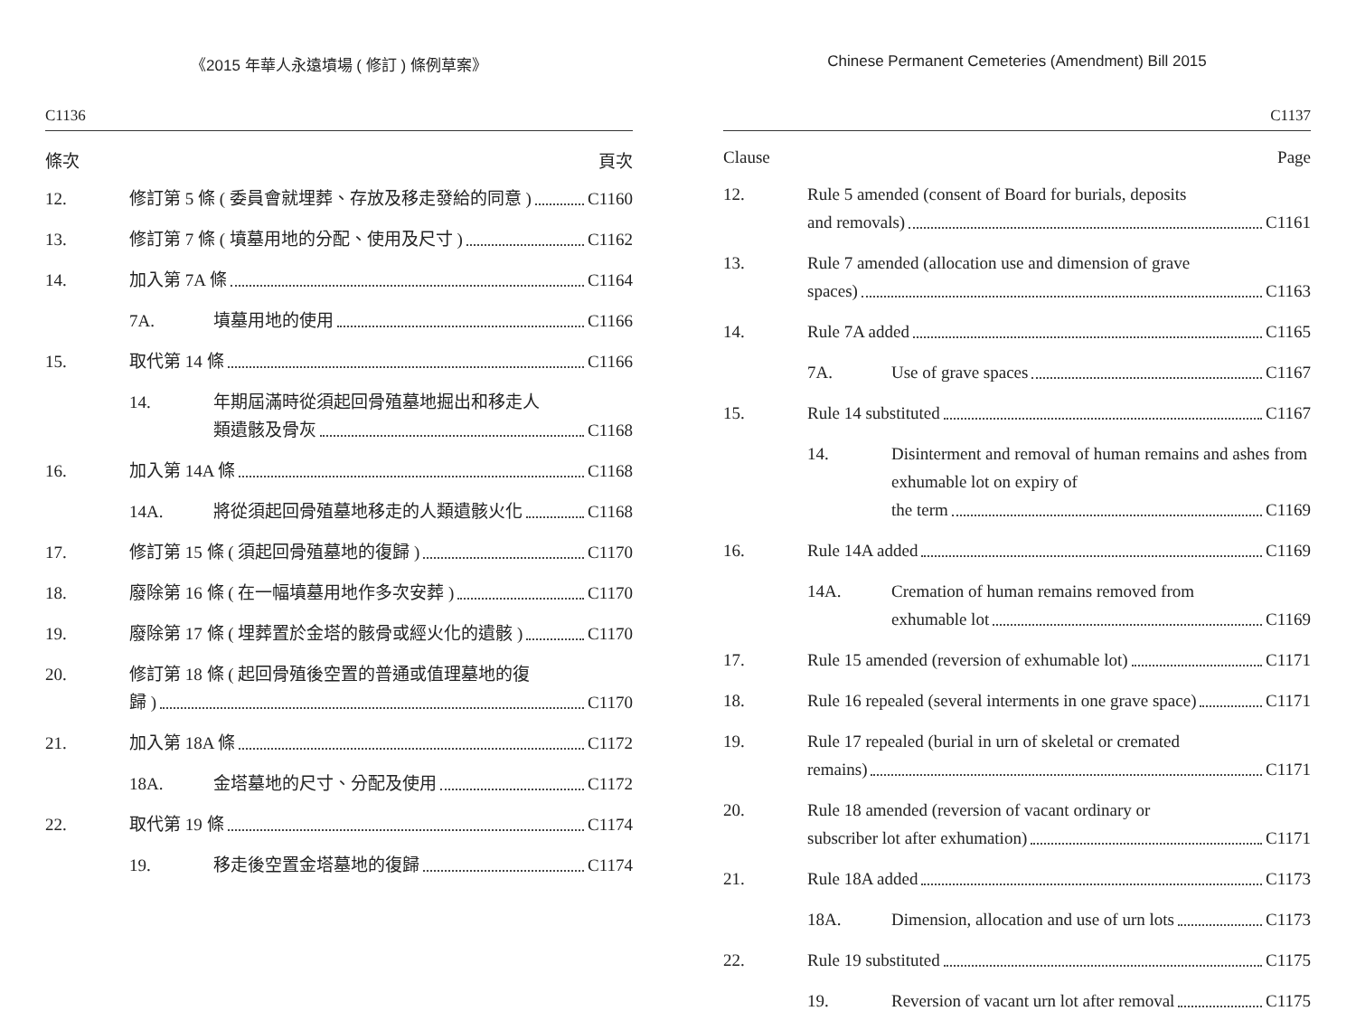《2015 年華人永遠墳場 ( 修訂 ) 條例草案》
C1136
條次 頁次
12. 修訂第 5 條 ( 委員會就埋葬、存放及移走發給的同意 ) C1160
13. 修訂第 7 條 ( 墳墓用地的分配、使用及尺寸 ) C1162
14. 加入第 7A 條 C1164
7A. 墳墓用地的使用 C1166
15. 取代第 14 條 C1166
14. 年期屆滿時從須起回骨殖墓地掘出和移走人
類遺骸及骨灰 C1168
16. 加入第 14A 條 C1168
14A. 將從須起回骨殖墓地移走的人類遺骸火化 C1168
17. 修訂第 15 條 ( 須起回骨殖墓地的復歸 ) C1170
18. 廢除第 16 條 ( 在一幅墳墓用地作多次安葬 ) C1170
19. 廢除第 17 條 ( 埋葬置於金塔的骸骨或經火化的遺骸 ) C1170
20. 修訂第 18 條 ( 起回骨殖後空置的普通或值理墓地的復
歸 ) C1170
21. 加入第 18A 條 C1172
18A. 金塔墓地的尺寸、分配及使用 C1172
22. 取代第 19 條 C1174
19. 移走後空置金塔墓地的復歸 C1174
Chinese Permanent Cemeteries (Amendment) Bill 2015
C1137
Clause Page
12. Rule 5 amended (consent of Board for burials, deposits
and removals) C1161
13. Rule 7 amended (allocation use and dimension of grave
spaces) C1163
14. Rule 7A added C1165
7A. Use of grave spaces C1167
15. Rule 14 substituted C1167
14. Disinterment and removal of human remains and ashes from exhumable lot on expiry of
the term C1169
16. Rule 14A added C1169
14A. Cremation of human remains removed from
exhumable lot C1169
17. Rule 15 amended (reversion of exhumable lot) C1171
18. Rule 16 repealed (several interments in one grave space) C1171
19. Rule 17 repealed (burial in urn of skeletal or cremated
remains) C1171
20. Rule 18 amended (reversion of vacant ordinary or
subscriber lot after exhumation) C1171
21. Rule 18A added C1173
18A. Dimension, allocation and use of urn lots C1173
22. Rule 19 substituted C1175
19. Reversion of vacant urn lot after removal C1175